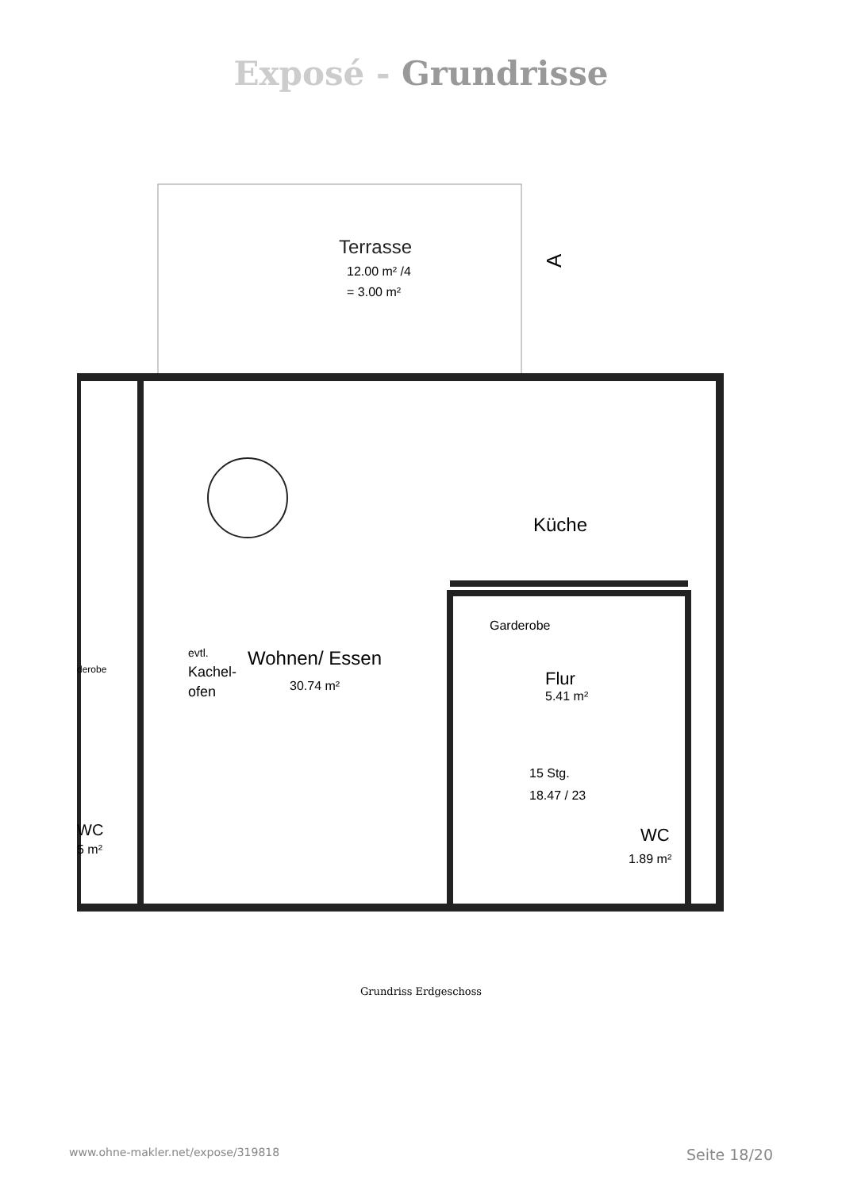Exposé - Grundrisse
Terrasse
12.00 m² /4
= 3.00 m²
Küche
Wohnen/ Essen
30.74 m²
evtl.
Kachel-
ofen
Garderobe
Flur
5.41 m²
15 Stg.
18.47 / 23
WC
1.89 m²
WC
5 m²
derobe
A
Grundriss Erdgeschoss
www.ohne-makler.net/expose/319818 Seite 18/20